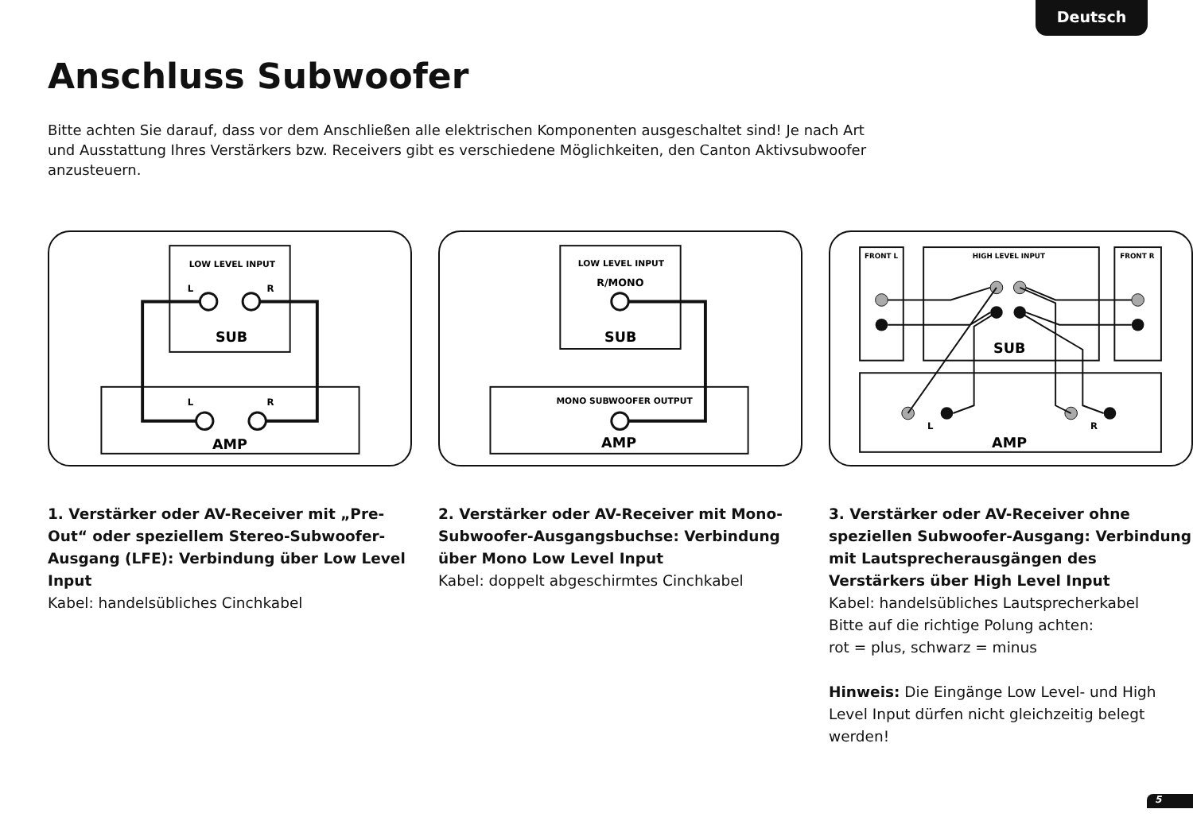Deutsch
Anschluss Subwoofer
Bitte achten Sie darauf, dass vor dem Anschließen alle elektrischen Komponenten ausgeschaltet sind! Je nach Art und Ausstattung Ihres Verstärkers bzw. Receivers gibt es verschiedene Möglichkeiten, den Canton Aktivsubwoofer anzusteuern.
LOW LEVEL INPUT
L
R
SUB
L
R
AMP
LOW LEVEL INPUT
R/MONO
SUB
MONO SUBWOOFER OUTPUT
AMP
FRONT L
HIGH LEVEL INPUT
FRONT R
SUB
AMP
L
R
1. Verstärker oder AV-Receiver mit „Pre-Out“ oder speziellem Stereo-Subwoofer-Ausgang (LFE): Verbindung über Low Level Input
Kabel: handelsübliches Cinchkabel
2. Verstärker oder AV-Receiver mit Mono-Subwoofer-Ausgangsbuchse: Verbindung über Mono Low Level Input
Kabel: doppelt abgeschirmtes Cinchkabel
3. Verstärker oder AV-Receiver ohne speziellen Subwoofer-Ausgang: Verbindung mit Lautsprecherausgängen des Verstärkers über High Level Input
Kabel: handelsübliches Lautsprecherkabel
Bitte auf die richtige Polung achten:
rot = plus, schwarz = minus
Hinweis: Die Eingänge Low Level- und High Level Input dürfen nicht gleichzeitig belegt werden!
5